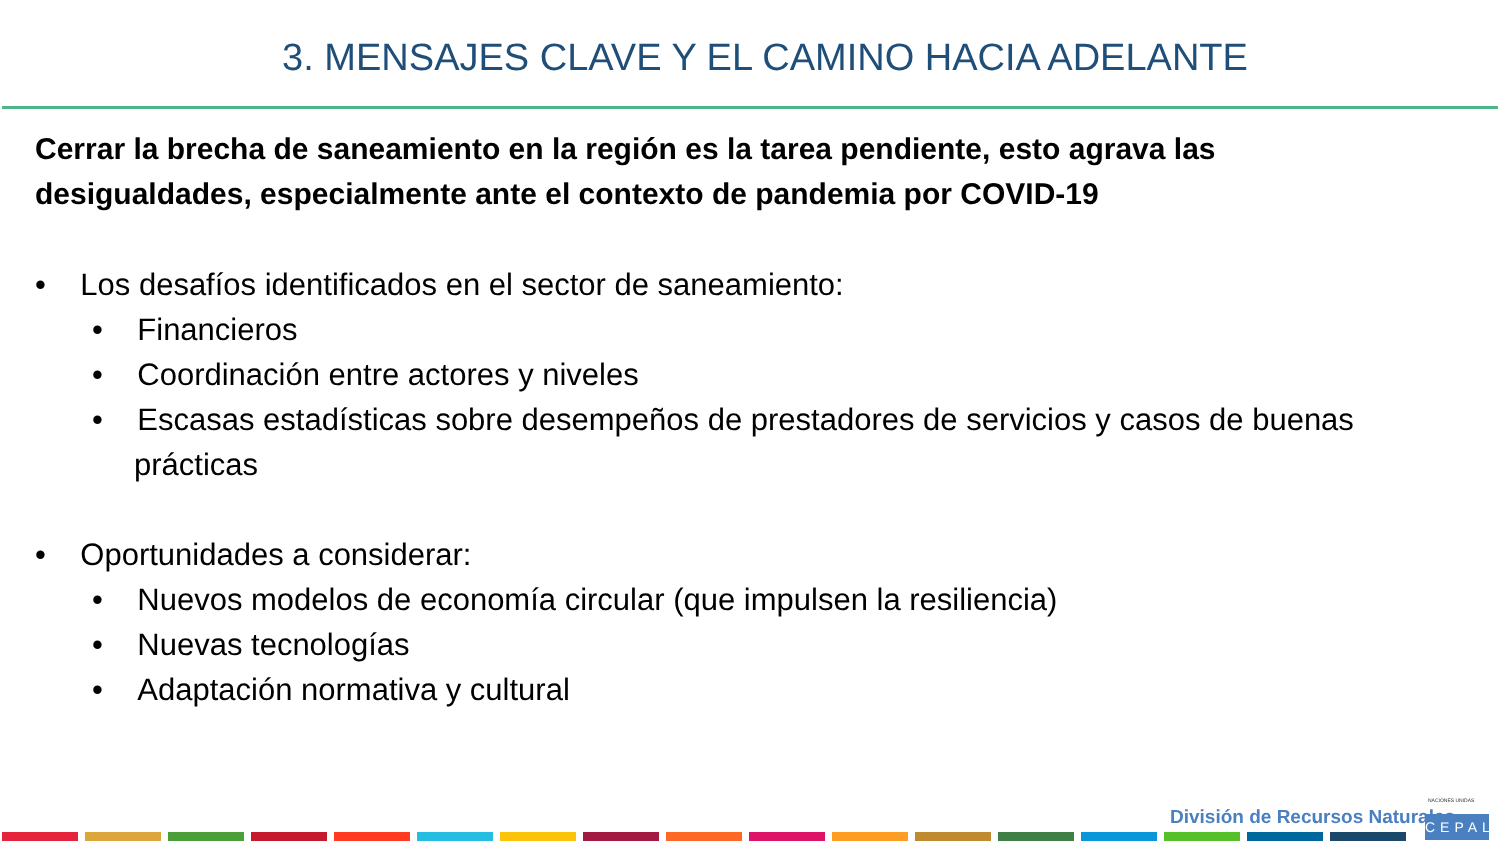3. MENSAJES CLAVE Y EL CAMINO HACIA ADELANTE
Cerrar la brecha de saneamiento en la región es la tarea pendiente, esto agrava las desigualdades, especialmente ante el contexto de pandemia por COVID-19
• Los desafíos identificados en el sector de saneamiento:
• Financieros
• Coordinación entre actores y niveles
• Escasas estadísticas sobre desempeños de prestadores de servicios y casos de buenas prácticas
• Oportunidades a considerar:
• Nuevos modelos de economía circular (que impulsen la resiliencia)
• Nuevas tecnologías
• Adaptación normativa y cultural
División de Recursos Naturales
NACIONES UNIDAS
CEPAL